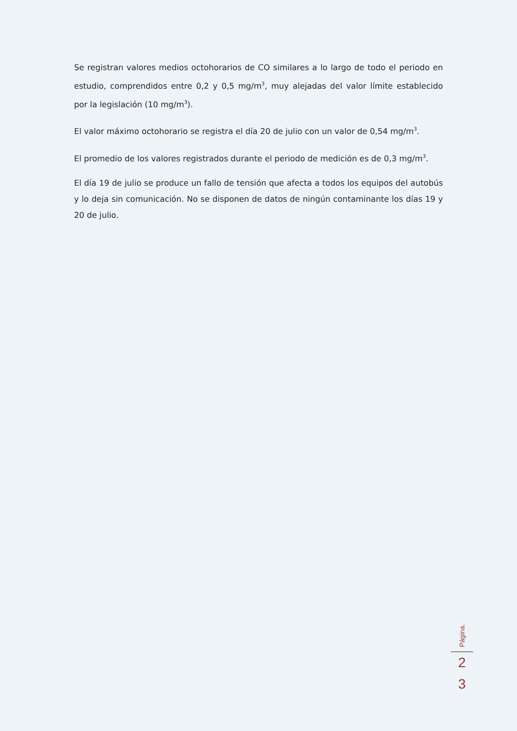Se registran valores medios octohorarios de CO similares a lo largo de todo el periodo en estudio, comprendidos entre 0,2 y 0,5 mg/m<sup>3</sup>, muy alejadas del valor límite establecido por la legislación (10 mg/m<sup>3</sup>).
El valor máximo octohorario se registra el día 20 de julio con un valor de 0,54 mg/m<sup>3</sup>.
El promedio de los valores registrados durante el periodo de medición es de 0,3 mg/m<sup>3</sup>.
El día 19 de julio se produce un fallo de tensión que afecta a todos los equipos del autobús y lo deja sin comunicación. No se disponen de datos de ningún contaminante los días 19 y 20 de julio.
Página.
2
3